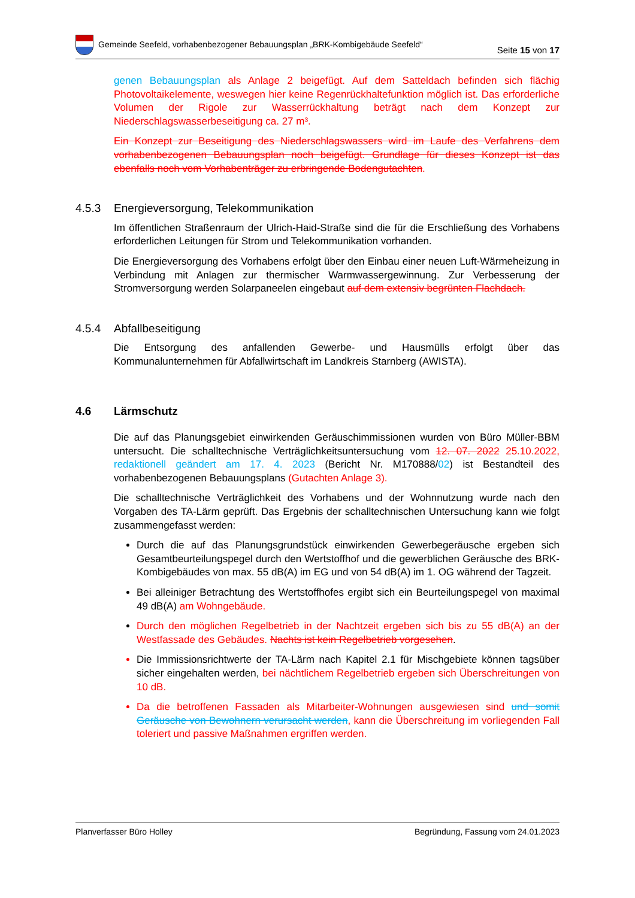Gemeinde Seefeld, vorhabenbezogener Bebauungsplan „BRK-Kombigebäude Seefeld“
Seite 15 von 17
genen Bebauungsplan als Anlage 2 beigefügt. Auf dem Satteldach befinden sich flächig Photovoltaikelemente, weswegen hier keine Regenrückhaltefunktion möglich ist. Das erforderliche Volumen der Rigole zur Wasserrückhaltung beträgt nach dem Konzept zur Niederschlagswasserbeseitigung ca. 27 m³.
Ein Konzept zur Beseitigung des Niederschlagswassers wird im Laufe des Verfahrens dem vorhabenbezogenen Bebauungsplan noch beigefügt. Grundlage für dieses Konzept ist das ebenfalls noch vom Vorhabenträger zu erbringende Bodengutachten.
4.5.3 Energieversorgung, Telekommunikation
Im öffentlichen Straßenraum der Ulrich-Haid-Straße sind die für die Erschließung des Vorhabens erforderlichen Leitungen für Strom und Telekommunikation vorhanden.
Die Energieversorgung des Vorhabens erfolgt über den Einbau einer neuen Luft-Wärmeheizung in Verbindung mit Anlagen zur thermischer Warmwassergewinnung. Zur Verbesserung der Stromversorgung werden Solarpaneelen eingebaut auf dem extensiv begrünten Flachdach.
4.5.4 Abfallbeseitigung
Die Entsorgung des anfallenden Gewerbe- und Hausmülls erfolgt über das Kommunalunternehmen für Abfallwirtschaft im Landkreis Starnberg (AWISTA).
4.6 Lärmschutz
Die auf das Planungsgebiet einwirkenden Geräuschimmissionen wurden von Büro Müller-BBM untersucht. Die schalltechnische Verträglichkeitsuntersuchung vom 12. 07. 2022 25.10.2022, redaktionell geändert am 17. 4. 2023 (Bericht Nr. M170888/02) ist Bestandteil des vorhabenbezogenen Bebauungsplans (Gutachten Anlage 3).
Die schalltechnische Verträglichkeit des Vorhabens und der Wohnnutzung wurde nach den Vorgaben des TA-Lärm geprüft. Das Ergebnis der schalltechnischen Untersuchung kann wie folgt zusammengefasst werden:
Durch die auf das Planungsgrundstück einwirkenden Gewerbegeräusche ergeben sich Gesamtbeurteilungspegel durch den Wertstoffhof und die gewerblichen Geräusche des BRK-Kombigebäudes von max. 55 dB(A) im EG und von 54 dB(A) im 1. OG während der Tagzeit.
Bei alleiniger Betrachtung des Wertstoffhofes ergibt sich ein Beurteilungspegel von maximal 49 dB(A) am Wohngebäude.
Durch den möglichen Regelbetrieb in der Nachtzeit ergeben sich bis zu 55 dB(A) an der Westfassade des Gebäudes. Nachts ist kein Regelbetrieb vorgesehen.
Die Immissionsrichtwerte der TA-Lärm nach Kapitel 2.1 für Mischgebiete können tagsüber sicher eingehalten werden, bei nächtlichem Regelbetrieb ergeben sich Überschreitungen von 10 dB.
Da die betroffenen Fassaden als Mitarbeiter-Wohnungen ausgewiesen sind und somit Geräusche von Bewohnern verursacht werden, kann die Überschreitung im vorliegenden Fall toleriert und passive Maßnahmen ergriffen werden.
Planverfasser Büro Holley Begründung, Fassung vom 24.01.2023